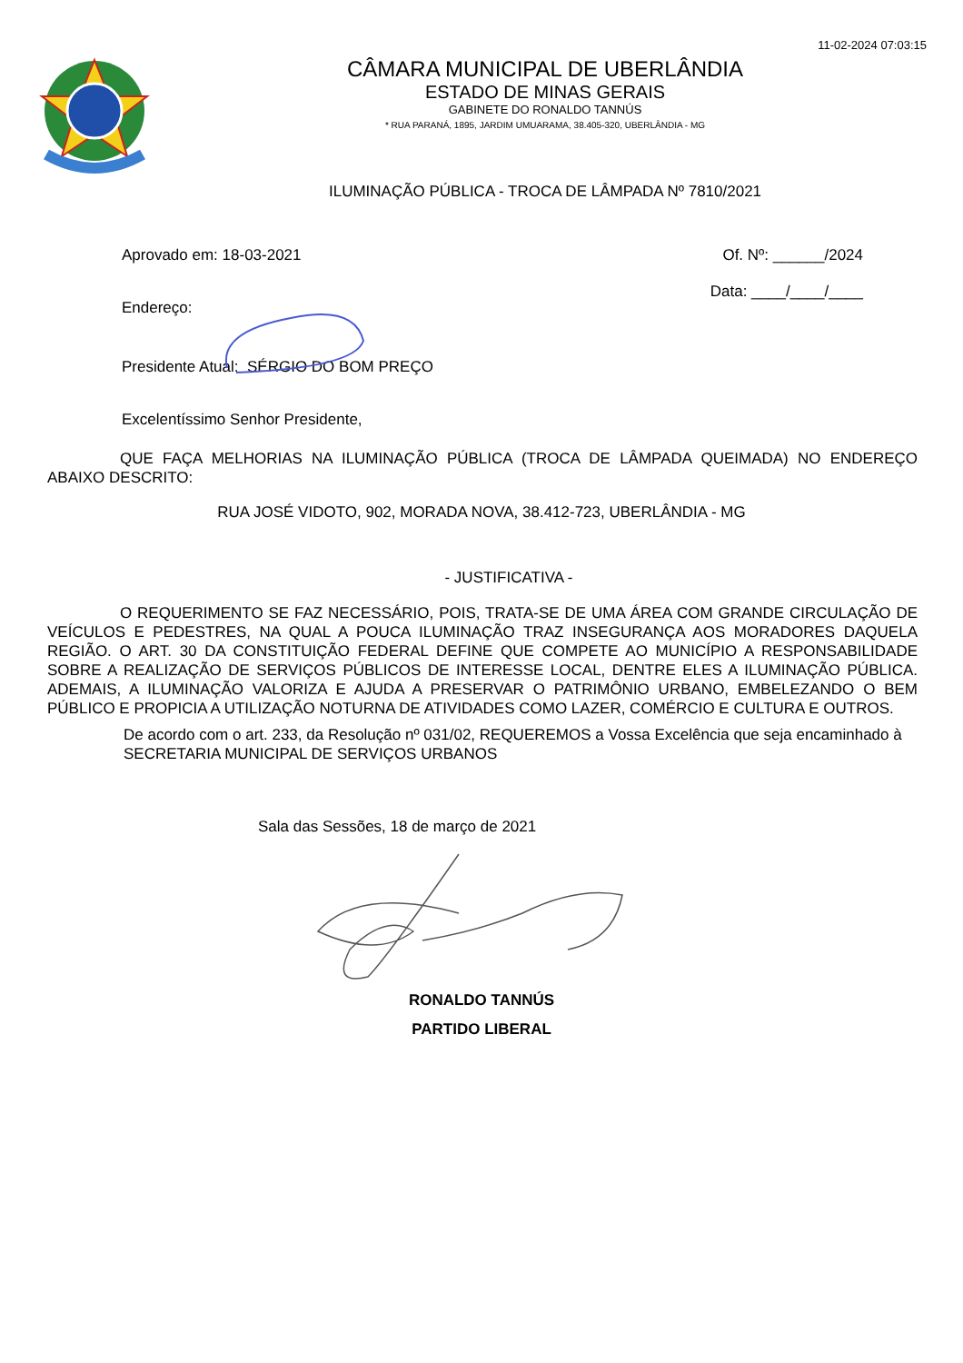11-02-2024 07:03:15
CÂMARA MUNICIPAL DE UBERLÂNDIA
ESTADO DE MINAS GERAIS
GABINETE DO RONALDO TANNÚS
* RUA PARANÁ, 1895, JARDIM UMUARAMA, 38.405-320, UBERLÂNDIA - MG
ILUMINAÇÃO PÚBLICA - TROCA DE LÂMPADA Nº 7810/2021
Aprovado em: 18-03-2021 Of. Nº: ______/2024
Endereço: Data: ____/____/____
Presidente Atual: SÉRGIO DO BOM PREÇO
Excelentíssimo Senhor Presidente,
QUE FAÇA MELHORIAS NA ILUMINAÇÃO PÚBLICA (TROCA DE LÂMPADA QUEIMADA) NO ENDEREÇO ABAIXO DESCRITO:
RUA JOSÉ VIDOTO, 902, MORADA NOVA, 38.412-723, UBERLÂNDIA - MG
- JUSTIFICATIVA -
O REQUERIMENTO SE FAZ NECESSÁRIO, POIS, TRATA-SE DE UMA ÁREA COM GRANDE CIRCULAÇÃO DE VEÍCULOS E PEDESTRES, NA QUAL A POUCA ILUMINAÇÃO TRAZ INSEGURANÇA AOS MORADORES DAQUELA REGIÃO. O ART. 30 DA CONSTITUIÇÃO FEDERAL DEFINE QUE COMPETE AO MUNICÍPIO A RESPONSABILIDADE SOBRE A REALIZAÇÃO DE SERVIÇOS PÚBLICOS DE INTERESSE LOCAL, DENTRE ELES A ILUMINAÇÃO PÚBLICA. ADEMAIS, A ILUMINAÇÃO VALORIZA E AJUDA A PRESERVAR O PATRIMÔNIO URBANO, EMBELEZANDO O BEM PÚBLICO E PROPICIA A UTILIZAÇÃO NOTURNA DE ATIVIDADES COMO LAZER, COMÉRCIO E CULTURA E OUTROS.
De acordo com o art. 233, da Resolução nº 031/02, REQUEREMOS a Vossa Excelência que seja encaminhado à SECRETARIA MUNICIPAL DE SERVIÇOS URBANOS
Sala das Sessões, 18 de março de 2021
RONALDO TANNÚS
PARTIDO LIBERAL